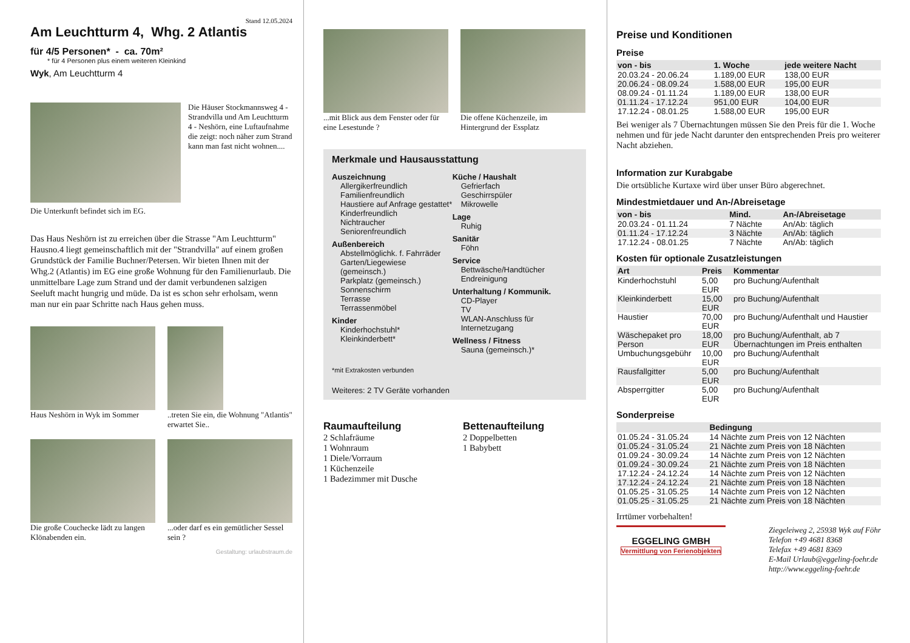Stand 12.05.2024
Am Leuchtturm 4, Whg. 2 Atlantis
für 4/5 Personen* - ca. 70m²
* für 4 Personen plus einem weiteren Kleinkind
Wyk, Am Leuchtturm 4
Die Häuser Stockmannsweg 4 - Strandvilla und Am Leuchtturm 4 - Neshörn, eine Luftaufnahme die zeigt: noch näher zum Strand kann man fast nicht wohnen....
Die Unterkunft befindet sich im EG.
Das Haus Neshörn ist zu erreichen über die Strasse "Am Leuchtturm" Hausno.4 liegt gemeinschaftlich mit der "Strandvilla" auf einem großen Grundstück der Familie Buchner/Petersen. Wir bieten Ihnen mit der Whg.2 (Atlantis) im EG eine große Wohnung für den Familienurlaub. Die unmittelbare Lage zum Strand und der damit verbundenen salzigen Seeluft macht hungrig und müde. Da ist es schon sehr erholsam, wenn man nur ein paar Schritte nach Haus gehen muss.
Haus Neshörn in Wyk im Sommer
..treten Sie ein, die Wohnung "Atlantis" erwartet Sie..
Die große Couchecke lädt zu langen Klönabenden ein.
...oder darf es ein gemütlicher Sessel sein ?
Gestaltung: urlaubstraum.de
...mit Blick aus dem Fenster oder für eine Lesestunde ?
Die offene Küchenzeile, im Hintergrund der Essplatz
Merkmale und Hausausstattung
Auszeichnung
Allergikerfreundlich
Familienfreundlich
Haustiere auf Anfrage gestattet*
Kinderfreundlich
Nichtraucher
Seniorenfreundlich
Außenbereich
Abstellmöglichk. f. Fahrräder
Garten/Liegewiese (gemeinsch.)
Parkplatz (gemeinsch.)
Sonnenschirm
Terrasse
Terrassenmöbel
Kinder
Kinderhochstuhl*
Kleinkinderbett*
Küche / Haushalt
Gefrierfach
Geschirrspüler
Mikrowelle
Lage
Ruhig
Sanitär
Föhn
Service
Bettwäsche/Handtücher
Endreinigung
Unterhaltung / Kommunik.
CD-Player
TV
WLAN-Anschluss für Internetzugang
Wellness / Fitness
Sauna (gemeinsch.)*
*mit Extrakosten verbunden
Weiteres: 2 TV Geräte vorhanden
Raumaufteilung
2 Schlafräume
1 Wohnraum
1 Diele/Vorraum
1 Küchenzeile
1 Badezimmer mit Dusche
Bettenaufteilung
2 Doppelbetten
1 Babybett
Preise und Konditionen
Preise
| von - bis | 1. Woche | jede weitere Nacht |
| --- | --- | --- |
| 20.03.24 - 20.06.24 | 1.189,00 EUR | 138,00 EUR |
| 20.06.24 - 08.09.24 | 1.588,00 EUR | 195,00 EUR |
| 08.09.24 - 01.11.24 | 1.189,00 EUR | 138,00 EUR |
| 01.11.24 - 17.12.24 | 951,00 EUR | 104,00 EUR |
| 17.12.24 - 08.01.25 | 1.588,00 EUR | 195,00 EUR |
Bei weniger als 7 Übernachtungen müssen Sie den Preis für die 1. Woche nehmen und für jede Nacht darunter den entsprechenden Preis pro weiterer Nacht abziehen.
Information zur Kurabgabe
Die ortsübliche Kurtaxe wird über unser Büro abgerechnet.
Mindestmietdauer und An-/Abreisetage
| von - bis | Mind. | An-/Abreisetage |
| --- | --- | --- |
| 20.03.24 - 01.11.24 | 7 Nächte | An/Ab: täglich |
| 01.11.24 - 17.12.24 | 3 Nächte | An/Ab: täglich |
| 17.12.24 - 08.01.25 | 7 Nächte | An/Ab: täglich |
Kosten für optionale Zusatzleistungen
| Art | Preis | Kommentar |
| --- | --- | --- |
| Kinderhochstuhl | 5,00 EUR | pro Buchung/Aufenthalt |
| Kleinkinderbett | 15,00 EUR | pro Buchung/Aufenthalt |
| Haustier | 70,00 EUR | pro Buchung/Aufenthalt und Haustier |
| Wäschepaket pro Person | 18,00 EUR | pro Buchung/Aufenthalt, ab 7 Übernachtungen im Preis enthalten |
| Umbuchungsgebühr | 10,00 EUR | pro Buchung/Aufenthalt |
| Rausfallgitter | 5,00 EUR | pro Buchung/Aufenthalt |
| Absperrgitter | 5,00 EUR | pro Buchung/Aufenthalt |
Sonderpreise
| | Bedingung |
| --- | --- |
| 01.05.24 - 31.05.24 | 14 Nächte zum Preis von 12 Nächten |
| 01.05.24 - 31.05.24 | 21 Nächte zum Preis von 18 Nächten |
| 01.09.24 - 30.09.24 | 14 Nächte zum Preis von 12 Nächten |
| 01.09.24 - 30.09.24 | 21 Nächte zum Preis von 18 Nächten |
| 17.12.24 - 24.12.24 | 14 Nächte zum Preis von 12 Nächten |
| 17.12.24 - 24.12.24 | 21 Nächte zum Preis von 18 Nächten |
| 01.05.25 - 31.05.25 | 14 Nächte zum Preis von 12 Nächten |
| 01.05.25 - 31.05.25 | 21 Nächte zum Preis von 18 Nächten |
Irrtümer vorbehalten!
EGGELING GMBH
Vermittlung von Ferienobjekten
Ziegeleiweg 2, 25938 Wyk auf Föhr
Telefon +49 4681 8368
Telefax +49 4681 8369
E-Mail Urlaub@eggeling-foehr.de
http://www.eggeling-foehr.de